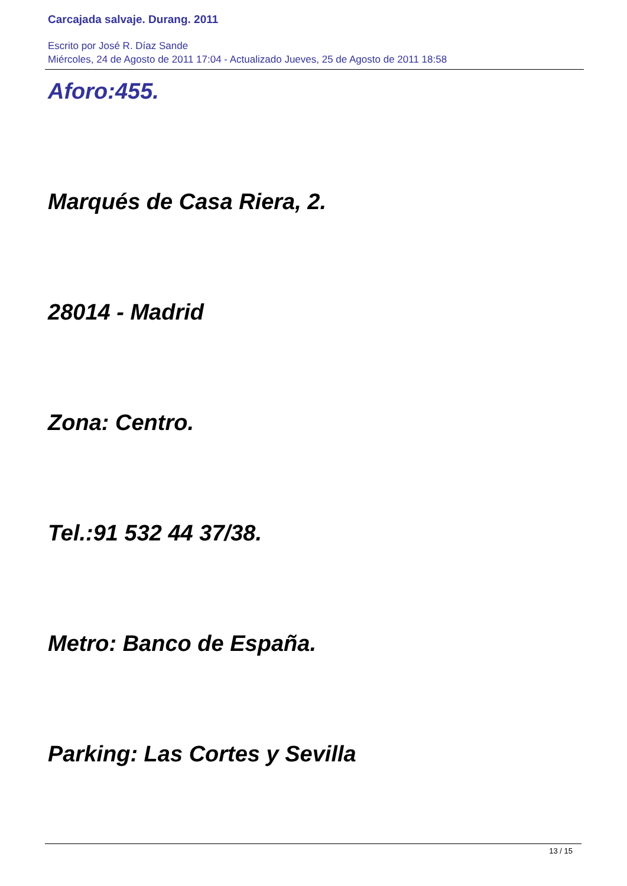Carcajada salvaje. Durang. 2011
Escrito por José R. Díaz Sande
Miércoles, 24 de Agosto de 2011 17:04 - Actualizado Jueves, 25 de Agosto de 2011 18:58
Aforo:455.
Marqués de Casa Riera, 2.
28014 - Madrid
Zona: Centro.
Tel.:91 532 44 37/38.
Metro: Banco de España.
Parking: Las Cortes y Sevilla
13 / 15